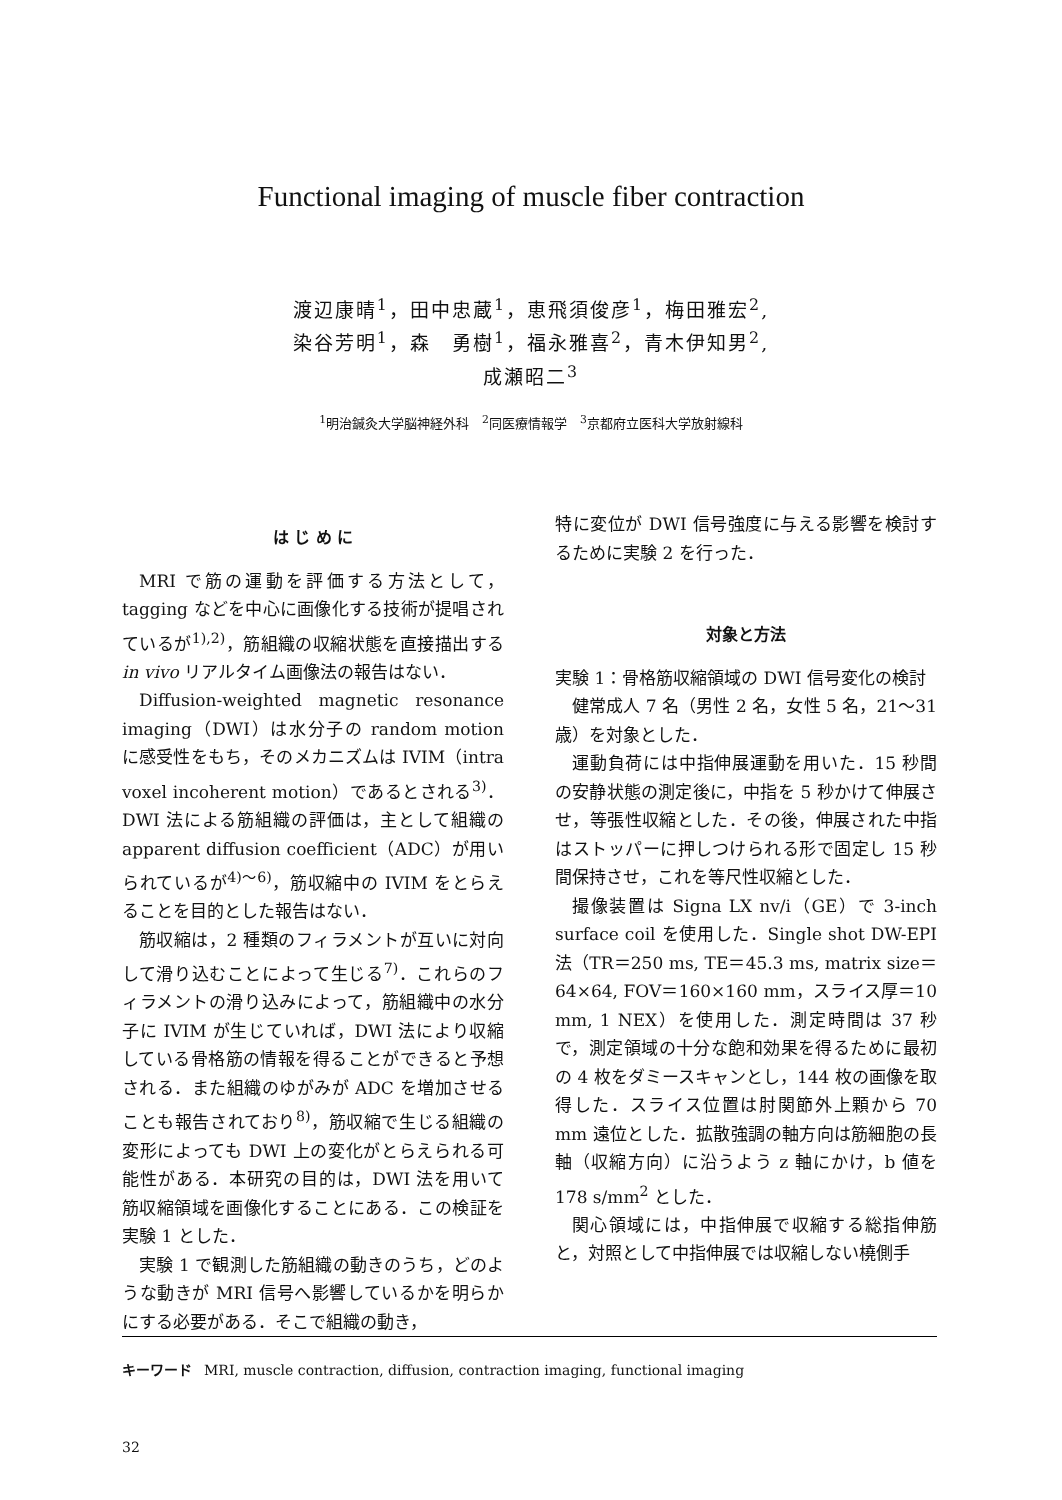Functional imaging of muscle fiber contraction
渡辺康晴<sup>1</sup>，田中忠蔵<sup>1</sup>，恵飛須俊彦<sup>1</sup>，梅田雅宏<sup>2</sup>,
染谷芳明<sup>1</sup>，森　勇樹<sup>1</sup>，福永雅喜<sup>2</sup>，青木伊知男<sup>2</sup>,
成瀬昭二<sup>3</sup>
<sup>1</sup> 明治鍼灸大学脳神経外科　<sup>2</sup>同医療情報学　<sup>3</sup>京都府立医科大学放射線科
は じ め に
MRI で筋の運動を評価する方法として，tagging などを中心に画像化する技術が提唱されているが<sup>1),2)</sup>，筋組織の収縮状態を直接描出する in vivo リアルタイム画像法の報告はない．
Diffusion-weighted magnetic resonance imaging（DWI）は水分子の random motion に感受性をもち，そのメカニズムは IVIM（intra voxel incoherent motion）であるとされる<sup>3)</sup>．DWI 法による筋組織の評価は，主として組織の apparent diffusion coefficient（ADC）が用いられているが<sup>4)～6)</sup>，筋収縮中の IVIM をとらえることを目的とした報告はない．
筋収縮は，2 種類のフィラメントが互いに対向して滑り込むことによって生じる<sup>7)</sup>．これらのフィラメントの滑り込みによって，筋組織中の水分子に IVIM が生じていれば，DWI 法により収縮している骨格筋の情報を得ることができると予想される．また組織のゆがみが ADC を増加させることも報告されており<sup>8)</sup>，筋収縮で生じる組織の変形によっても DWI 上の変化がとらえられる可能性がある．本研究の目的は，DWI 法を用いて筋収縮領域を画像化することにある．この検証を実験 1 とした．
実験 1 で観測した筋組織の動きのうち，どのような動きが MRI 信号へ影響しているかを明らかにする必要がある．そこで組織の動き，
特に変位が DWI 信号強度に与える影響を検討するために実験 2 を行った．
対象と方法
実験 1：骨格筋収縮領域の DWI 信号変化の検討
健常成人 7 名（男性 2 名，女性 5 名，21～31 歳）を対象とした．
運動負荷には中指伸展運動を用いた．15 秒間の安静状態の測定後に，中指を 5 秒かけて伸展させ，等張性収縮とした．その後，伸展された中指はストッパーに押しつけられる形で固定し 15 秒間保持させ，これを等尺性収縮とした．
撮像装置は Signa LX nv/i（GE）で 3-inch surface coil を使用した．Single shot DW-EPI 法（TR＝250 ms, TE＝45.3 ms, matrix size＝64×64, FOV＝160×160 mm，スライス厚＝10 mm, 1 NEX）を使用した．測定時間は 37 秒で，測定領域の十分な飽和効果を得るために最初の 4 枚をダミースキャンとし，144 枚の画像を取得した．スライス位置は肘関節外上顆から 70 mm 遠位とした．拡散強調の軸方向は筋細胞の長軸（収縮方向）に沿うよう z 軸にかけ，b 値を 178 s/mm<sup>2</sup> とした．
関心領域には，中指伸展で収縮する総指伸筋と，対照として中指伸展では収縮しない橈側手
キーワード MRI, muscle contraction, diffusion, contraction imaging, functional imaging
32